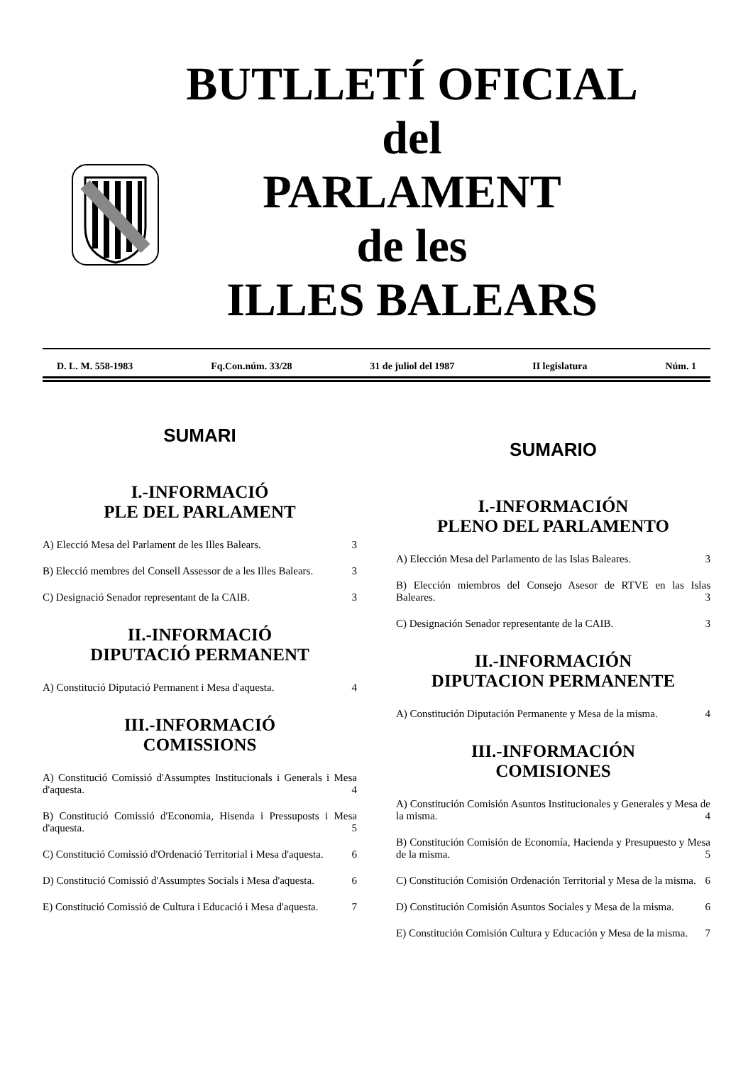BUTLLETÍ OFICIAL
del
PARLAMENT
de les
ILLES BALEARS
D. L. M. 558-1983 Fq.Con.núm. 33/28 31 de juliol del 1987 II legislatura Núm. 1
SUMARI
I.-INFORMACIÓ
PLE DEL PARLAMENT
A) Elecció Mesa del Parlament de les Illes Balears. 3
B) Elecció membres del Consell Assessor de a les Illes Balears. 3
C) Designació Senador representant de la CAIB. 3
II.-INFORMACIÓ
DIPUTACIÓ PERMANENT
A) Constitució Diputació Permanent i Mesa d'aquesta. 4
III.-INFORMACIÓ
COMISSIONS
A) Constitució Comissió d'Assumptes Institucionals i Generals i Mesa d'aquesta. 4
B) Constitució Comissió d'Economia, Hisenda i Pressuposts i Mesa d'aquesta. 5
C) Constitució Comissió d'Ordenació Territorial i Mesa d'aquesta. 6
D) Constitució Comissió d'Assumptes Socials i Mesa d'aquesta. 6
E) Constitució Comissió de Cultura i Educació i Mesa d'aquesta. 7
SUMARIO
I.-INFORMACIÓN
PLENO DEL PARLAMENTO
A) Elección Mesa del Parlamento de las Islas Baleares. 3
B) Elección miembros del Consejo Asesor de RTVE en las Islas Baleares. 3
C) Designación Senador representante de la CAIB. 3
II.-INFORMACIÓN
DIPUTACION PERMANENTE
A) Constitución Diputación Permanente y Mesa de la misma. 4
III.-INFORMACIÓN
COMISIONES
A) Constitución Comisión Asuntos Institucionales y Generales y Mesa de la misma. 4
B) Constitución Comisión de Economía, Hacienda y Presupuesto y Mesa de la misma. 5
C) Constitución Comisión Ordenación Territorial y Mesa de la misma. 6
D) Constitución Comisión Asuntos Sociales y Mesa de la misma. 6
E) Constitución Comisión Cultura y Educación y Mesa de la misma. 7